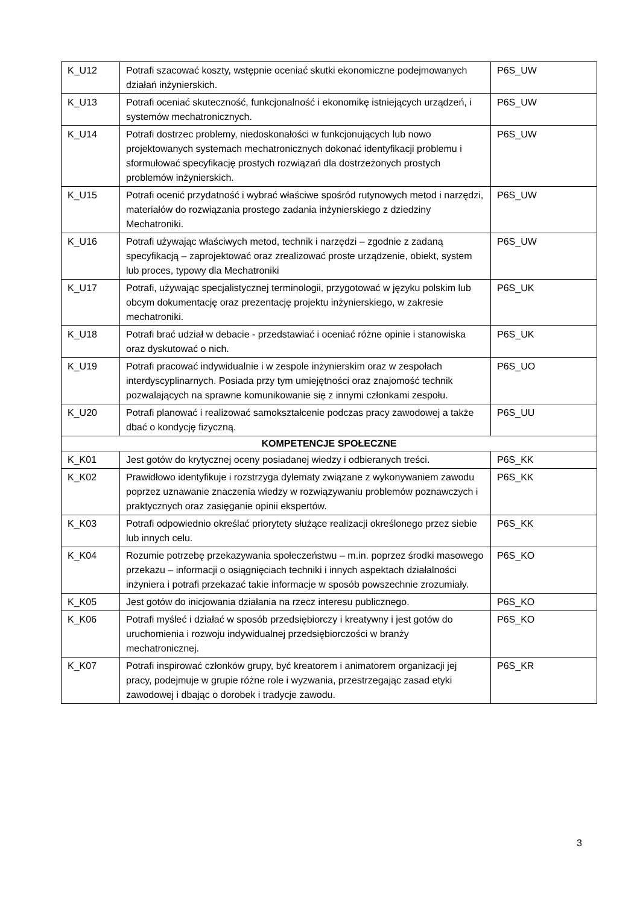| K_U12 | Potrafi szacować koszty, wstępnie oceniać skutki ekonomiczne podejmowanych działań inżynierskich. | P6S_UW |
| K_U13 | Potrafi oceniać skuteczność, funkcjonalność i ekonomikę istniejących urządzeń, i systemów mechatronicznych. | P6S_UW |
| K_U14 | Potrafi dostrzec problemy, niedoskonałości w funkcjonujących lub nowo projektowanych systemach mechatronicznych dokonać identyfikacji problemu i sformułować specyfikację prostych rozwiązań dla dostrzeżonych prostych problemów inżynierskich. | P6S_UW |
| K_U15 | Potrafi ocenić przydatność i wybrać właściwe spośród rutynowych metod i narzędzi, materiałów do rozwiązania prostego zadania inżynierskiego z dziedziny Mechatroniki. | P6S_UW |
| K_U16 | Potrafi używając właściwych metod, technik i narzędzi – zgodnie z zadaną specyfikacją – zaprojektować oraz zrealizować proste urządzenie, obiekt, system lub proces, typowy dla Mechatroniki | P6S_UW |
| K_U17 | Potrafi, używając specjalistycznej terminologii, przygotować w języku polskim lub obcym dokumentację oraz prezentację projektu inżynierskiego, w zakresie mechatroniki. | P6S_UK |
| K_U18 | Potrafi brać udział w debacie - przedstawiać i oceniać różne opinie i stanowiska oraz dyskutować o nich. | P6S_UK |
| K_U19 | Potrafi pracować indywidualnie i w zespole inżynierskim oraz w zespołach interdyscyplinarnych. Posiada przy tym umiejętności oraz znajomość technik pozwalających na sprawne komunikowanie się z innymi członkami zespołu. | P6S_UO |
| K_U20 | Potrafi planować i realizować samokształcenie podczas pracy zawodowej a także dbać o kondycję fizyczną. | P6S_UU |
| KOMPETENCJE SPOŁECZNE | | |
| K_K01 | Jest gotów do krytycznej oceny posiadanej wiedzy i odbieranych treści. | P6S_KK |
| K_K02 | Prawidłowo identyfikuje i rozstrzyga dylematy związane z wykonywaniem zawodu poprzez uznawanie znaczenia wiedzy w rozwiązywaniu problemów poznawczych i praktycznych oraz zasięganie opinii ekspertów. | P6S_KK |
| K_K03 | Potrafi odpowiednio określać priorytety służące realizacji określonego przez siebie lub innych celu. | P6S_KK |
| K_K04 | Rozumie potrzebę przekazywania społeczeństwu – m.in. poprzez środki masowego przekazu – informacji o osiągnięciach techniki i innych aspektach działalności inżyniera i potrafi przekazać takie informacje w sposób powszechnie zrozumiały. | P6S_KO |
| K_K05 | Jest gotów do inicjowania działania na rzecz interesu publicznego. | P6S_KO |
| K_K06 | Potrafi myśleć i działać w sposób przedsiębiorczy i kreatywny i jest gotów do uruchomienia i rozwoju indywidualnej przedsiębiorczości w branży mechatronicznej. | P6S_KO |
| K_K07 | Potrafi inspirować członków grupy, być kreatorem i animatorem organizacji jej pracy, podejmuje w grupie różne role i wyzwania, przestrzegając zasad etyki zawodowej i dbając o dorobek i tradycje zawodu. | P6S_KR |
3